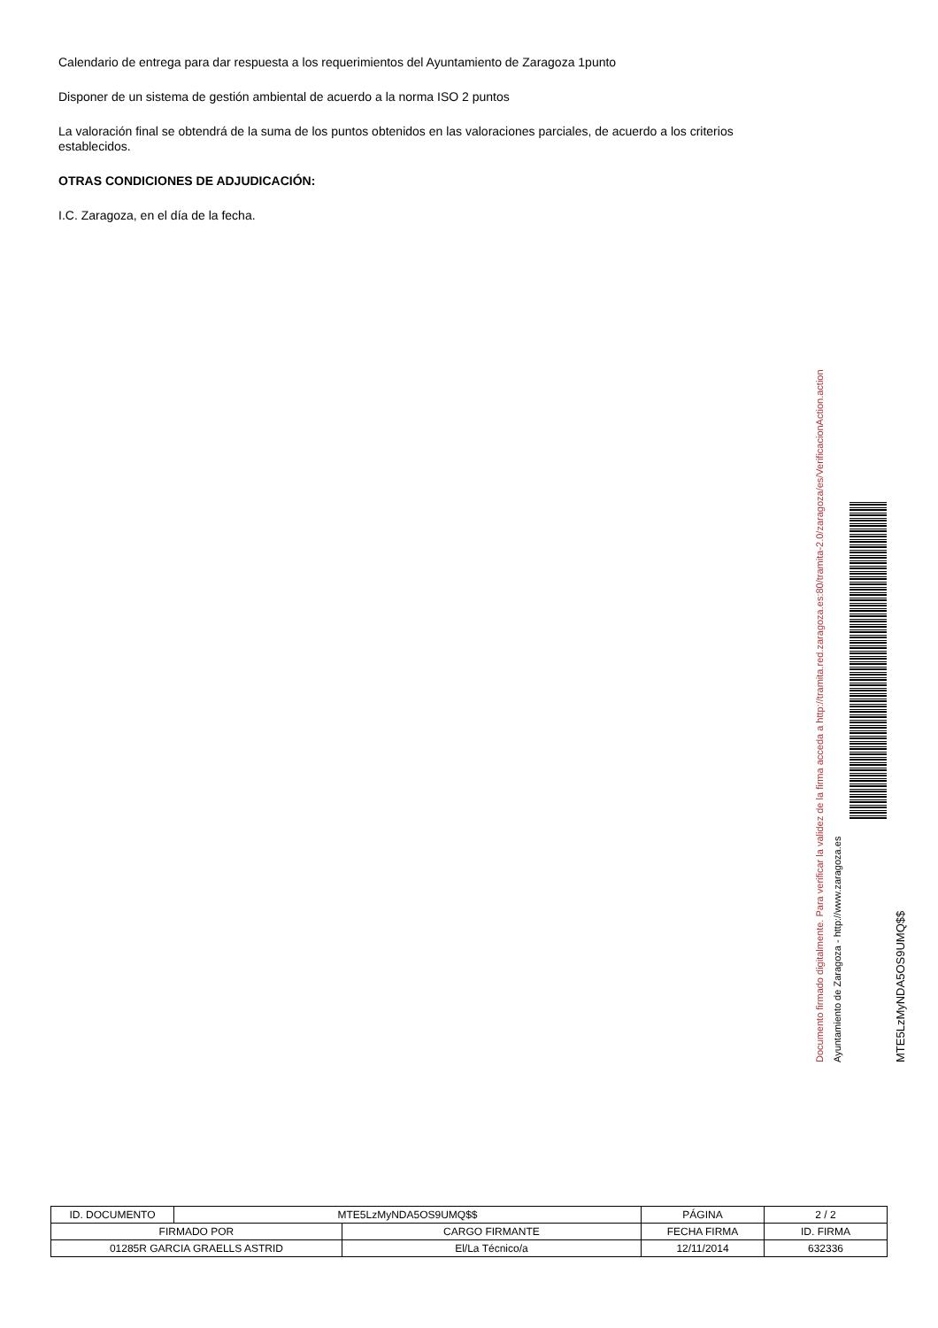Calendario de entrega para dar respuesta a los requerimientos del Ayuntamiento de Zaragoza 1punto
Disponer de un sistema de gestión ambiental de acuerdo a la norma ISO 2 puntos
La valoración final se obtendrá de la suma de los puntos obtenidos en las valoraciones parciales, de acuerdo a los criterios establecidos.
OTRAS CONDICIONES DE ADJUDICACIÓN:
I.C. Zaragoza, en el día de la fecha.
Documento firmado digitalmente. Para verificar la validez de la firma acceda a http://tramita.red.zaragoza.es:80/tramita-2.0/zaragoza/es/VerificacionAction.action
Ayuntamiento de Zaragoza - http://www.zaragoza.es
MTE5LzMyNDA5OS9UMQ$$
| ID. DOCUMENTO | MTE5LzMyNDA5OS9UMQ$$ | | PÁGINA | 2 / 2 |
| FIRMADO POR | | CARGO FIRMANTE | FECHA FIRMA | ID. FIRMA |
| 01285R GARCIA GRAELLS ASTRID | | El/La Técnico/a | 12/11/2014 | 632336 |